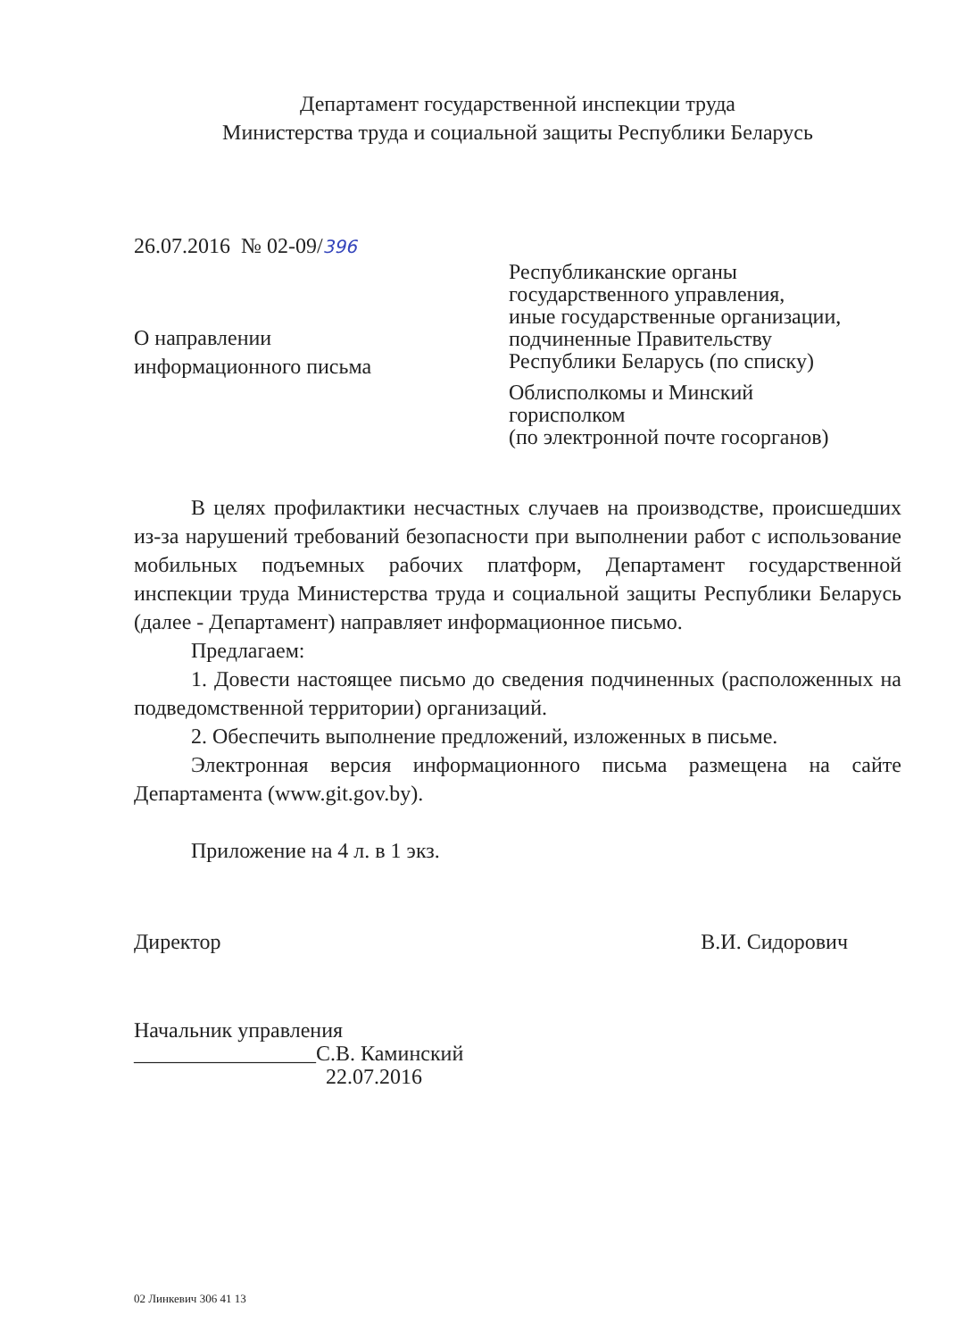Департамент государственной инспекции труда
Министерства труда и социальной защиты Республики Беларусь
26.07.2016 № 02-09/396
О направлении
информационного письма
Республиканские органы
государственного управления,
иные государственные организации,
подчиненные Правительству
Республики Беларусь (по списку)
Облисполкомы и Минский
горисполком
(по электронной почте госорганов)
В целях профилактики несчастных случаев на производстве, происшедших из-за нарушений требований безопасности при выполнении работ с использование мобильных подъемных рабочих платформ, Департамент государственной инспекции труда Министерства труда и социальной защиты Республики Беларусь (далее - Департамент) направляет информационное письмо.
Предлагаем:
1. Довести настоящее письмо до сведения подчиненных (расположенных на подведомственной территории) организаций.
2. Обеспечить выполнение предложений, изложенных в письме.
Электронная версия информационного письма размещена на сайте Департамента (www.git.gov.by).
Приложение на 4 л. в 1 экз.
Директор В.И. Сидорович
Начальник управления
_________________С.В. Каминский
22.07.2016
02 Линкевич 306 41 13